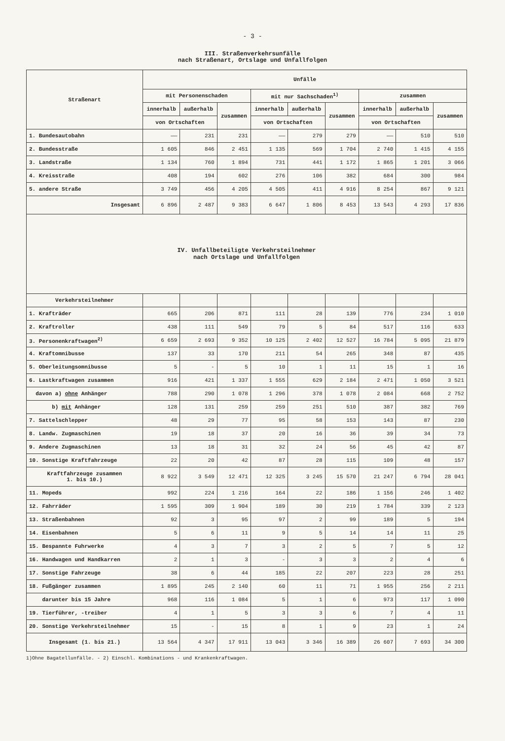- 3 -
III. Straßenverkehrsunfälle
nach Straßenart, Ortslage und Unfallfolgen
| Straßenart | Unfälle | | | | | | | | |
| --- | --- | --- | --- | --- | --- | --- | --- | --- | --- |
| | mit Personenschaden | | | mit nur Sachschaden<sup>1)</sup> | | | zusammen | | |
| | innerhalb | außerhalb | zusammen | innerhalb | außerhalb | zusammen | innerhalb | außerhalb | zusammen |
| | von Ortschaften | | | von Ortschaften | | | von Ortschaften | | |
| 1. Bundesautobahn | —— | 231 | 231 | —— | 279 | 279 | —— | 510 | 510 |
| 2. Bundesstraße | 1 605 | 846 | 2 451 | 1 135 | 569 | 1 704 | 2 740 | 1 415 | 4 155 |
| 3. Landstraße | 1 134 | 760 | 1 894 | 731 | 441 | 1 172 | 1 865 | 1 201 | 3 066 |
| 4. Kreisstraße | 408 | 194 | 602 | 276 | 106 | 382 | 684 | 300 | 984 |
| 5. andere Straße | 3 749 | 456 | 4 205 | 4 505 | 411 | 4 916 | 8 254 | 867 | 9 121 |
| Insgesamt | 6 896 | 2 487 | 9 383 | 6 647 | 1 806 | 8 453 | 13 543 | 4 293 | 17 836 |
| IV. Unfallbeteiligte Verkehrsteilnehmer nach Ortslage und Unfallfolgen | | | | | | | | | |
| Verkehrsteilnehmer | | | | | | | | | |
| 1. Krafträder | 665 | 206 | 871 | 111 | 28 | 139 | 776 | 234 | 1 010 |
| 2. Kraftroller | 438 | 111 | 549 | 79 | 5 | 84 | 517 | 116 | 633 |
| 3. Personenkraftwagen<sup>2)</sup> | 6 659 | 2 693 | 9 352 | 10 125 | 2 402 | 12 527 | 16 784 | 5 095 | 21 879 |
| 4. Kraftomnibusse | 137 | 33 | 170 | 211 | 54 | 265 | 348 | 87 | 435 |
| 5. Oberleitungsomnibusse | 5 | - | 5 | 10 | 1 | 11 | 15 | 1 | 16 |
| 6. Lastkraftwagen zusammen | 916 | 421 | 1 337 | 1 555 | 629 | 2 184 | 2 471 | 1 050 | 3 521 |
| davon a) ohne Anhänger | 788 | 290 | 1 078 | 1 296 | 378 | 1 078 | 2 084 | 668 | 2 752 |
| b) mit Anhänger | 128 | 131 | 259 | 259 | 251 | 510 | 387 | 382 | 769 |
| 7. Sattelschlepper | 48 | 29 | 77 | 95 | 58 | 153 | 143 | 87 | 230 |
| 8. Landw. Zugmaschinen | 19 | 18 | 37 | 20 | 16 | 36 | 39 | 34 | 73 |
| 9. Andere Zugmaschinen | 13 | 18 | 31 | 32 | 24 | 56 | 45 | 42 | 87 |
| 10. Sonstige Kraftfahrzeuge | 22 | 20 | 42 | 87 | 28 | 115 | 109 | 48 | 157 |
| Kraftfahrzeuge zusammen 1. bis 10.) | 8 922 | 3 549 | 12 471 | 12 325 | 3 245 | 15 570 | 21 247 | 6 794 | 28 041 |
| 11. Mopeds | 992 | 224 | 1 216 | 164 | 22 | 186 | 1 156 | 246 | 1 402 |
| 12. Fahrräder | 1 595 | 309 | 1 904 | 189 | 30 | 219 | 1 784 | 339 | 2 123 |
| 13. Straßenbahnen | 92 | 3 | 95 | 97 | 2 | 99 | 189 | 5 | 194 |
| 14. Eisenbahnen | 5 | 6 | 11 | 9 | 5 | 14 | 14 | 11 | 25 |
| 15. Bespannte Fuhrwerke | 4 | 3 | 7 | 3 | 2 | 5 | 7 | 5 | 12 |
| 16. Handwagen und Handkarren | 2 | 1 | 3 | - | 3 | 3 | 2 | 4 | 6 |
| 17. Sonstige Fahrzeuge | 38 | 6 | 44 | 185 | 22 | 207 | 223 | 28 | 251 |
| 18. Fußgänger zusammen | 1 895 | 245 | 2 140 | 60 | 11 | 71 | 1 955 | 256 | 2 211 |
| darunter bis 15 Jahre | 968 | 116 | 1 084 | 5 | 1 | 6 | 973 | 117 | 1 090 |
| 19. Tierführer, -treiber | 4 | 1 | 5 | 3 | 3 | 6 | 7 | 4 | 11 |
| 20. Sonstige Verkehrsteilnehmer | 15 | - | 15 | 8 | 1 | 9 | 23 | 1 | 24 |
| Insgesamt (1. bis 21.) | 13 564 | 4 347 | 17 911 | 13 043 | 3 346 | 16 389 | 26 607 | 7 693 | 34 300 |
1)Ohne Bagatellunfälle. - 2) Einschl. Kombinations - und Krankenkraftwagen.